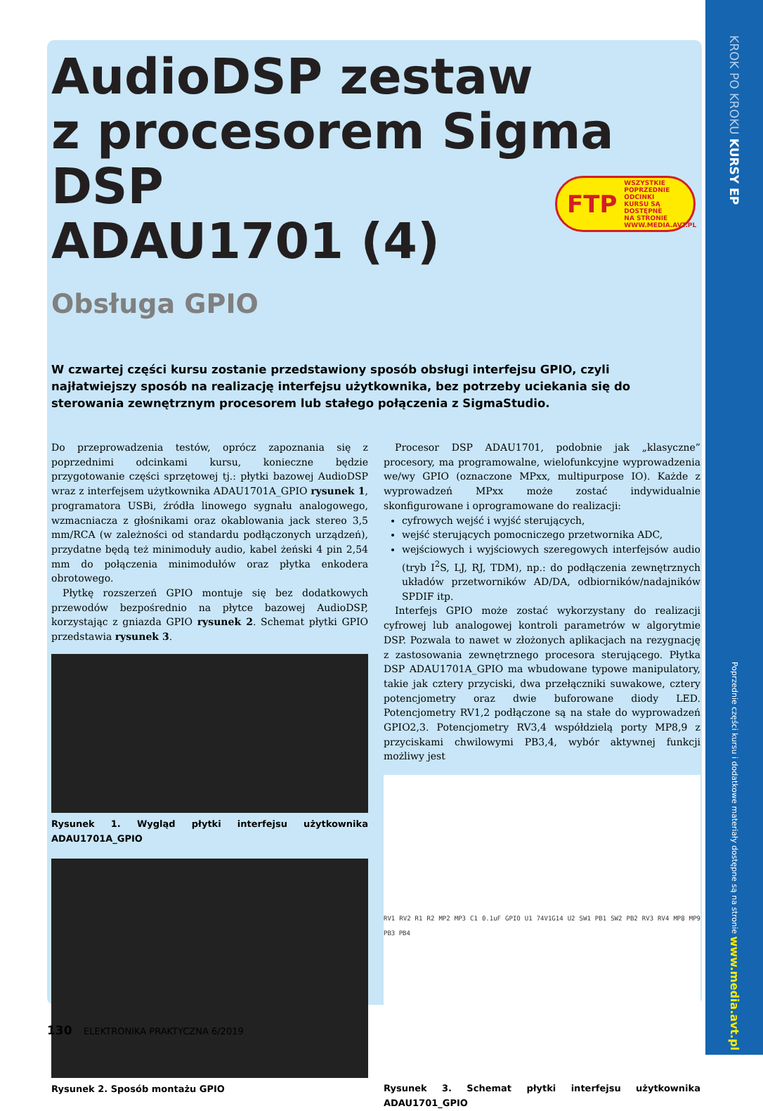KROK PO KROKU KURSY EP
Poprzednie części kursu i dodatkowe materiały dostępne są na stronie www.media.avt.pl
AudioDSP zestaw
z procesorem Sigma DSP
ADAU1701 (4)
Obsługa GPIO
FTP WSZYSTKIE
POPRZEDNIE ODCINKI
KURSU SĄ DOSTĘPNE
NA STRONIE
WWW.MEDIA.AVT.PL
W czwartej części kursu zostanie przedstawiony sposób obsługi interfejsu GPIO, czyli najłatwiejszy sposób na realizację interfejsu użytkownika, bez potrzeby uciekania się do sterowania zewnętrznym procesorem lub stałego połączenia z SigmaStudio.
Do przeprowadzenia testów, oprócz zapoznania się z poprzednimi odcinkami kursu, konieczne będzie przygotowanie części sprzętowej tj.: płytki bazowej AudioDSP wraz z interfejsem użytkownika ADAU1701A_GPIO rysunek 1, programatora USBi, źródła linowego sygnału analogowego, wzmacniacza z głośnikami oraz okablowania jack stereo 3,5 mm/RCA (w zależności od standardu podłączonych urządzeń), przydatne będą też minimoduły audio, kabel żeński 4 pin 2,54 mm do połączenia minimodułów oraz płytka enkodera obrotowego.
Płytkę rozszerzeń GPIO montuje się bez dodatkowych przewodów bezpośrednio na płytce bazowej AudioDSP, korzystając z gniazda GPIO rysunek 2. Schemat płytki GPIO przedstawia rysunek 3.
Rysunek 1. Wygląd płytki interfejsu użytkownika ADAU1701A_GPIO
Rysunek 2. Sposób montażu GPIO
Procesor DSP ADAU1701, podobnie jak „klasyczne” procesory, ma programowalne, wielofunkcyjne wyprowadzenia we/wy GPIO (oznaczone MPxx, multipurpose IO). Każde z wyprowadzeń MPxx może zostać indywidualnie skonfigurowane i oprogramowane do realizacji:
cyfrowych wejść i wyjść sterujących,
wejść sterujących pomocniczego przetwornika ADC,
wejściowych i wyjściowych szeregowych interfejsów audio (tryb I<sup>2</sup>S, LJ, RJ, TDM), np.: do podłączenia zewnętrznych układów przetworników AD/DA, odbiorników/nadajników SPDIF itp.
Interfejs GPIO może zostać wykorzystany do realizacji cyfrowej lub analogowej kontroli parametrów w algorytmie DSP. Pozwala to nawet w złożonych aplikacjach na rezygnację z zastosowania zewnętrznego procesora sterującego. Płytka DSP ADAU1701A_GPIO ma wbudowane typowe manipulatory, takie jak cztery przyciski, dwa przełączniki suwakowe, cztery potencjometry oraz dwie buforowane diody LED. Potencjometry RV1,2 podłączone są na stałe do wyprowadzeń GPIO2,3. Potencjometry RV3,4 współdzielą porty MP8,9 z przyciskami chwilowymi PB3,4, wybór aktywnej funkcji możliwy jest
RV1 RV2 R1 R2 MP2 MP3 C1 0.1uF GPIO U1 74V1G14 U2 SW1 PB1 SW2 PB2 RV3 RV4 MP8 MP9 PB3 PB4
Rysunek 3. Schemat płytki interfejsu użytkownika ADAU1701_GPIO
130 ELEKTRONIKA PRAKTYCZNA 6/2019